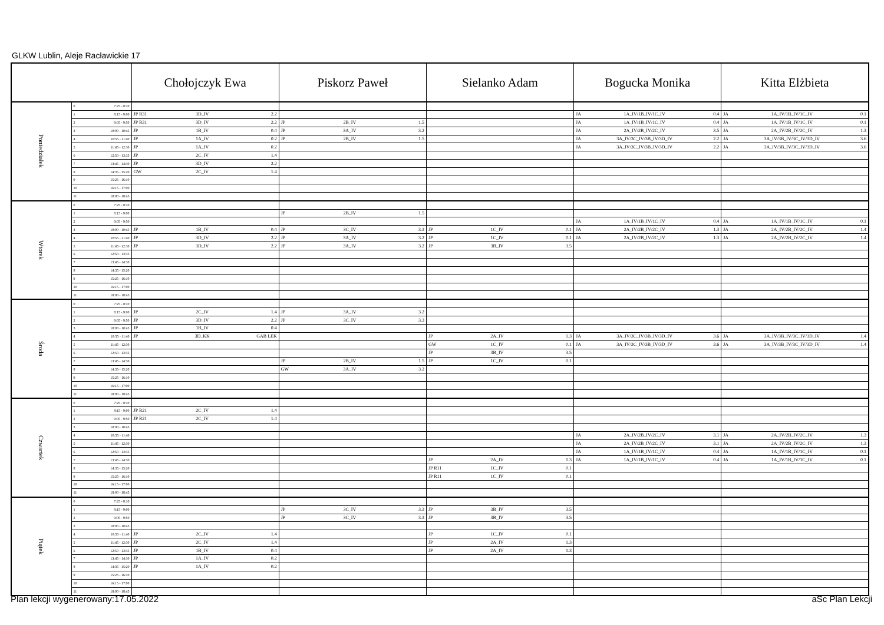GLKW Lublin, Aleje Racławickie 17
| | | | Chołojczyk Ewa | | | Piskorz Paweł | | | Sielanko Adam | | | Bogucka Monika | | | Kitta Elżbieta | | |
| --- | --- | --- | --- | --- | --- | --- | --- | --- | --- | --- | --- | --- | --- | --- | --- | --- | --- |
| Poniedziałek | 0 | 7:25 - 8:10 | | | | | | | | | | | | | | | |
| | 1 | 8:15 - 9:00 | JP R31 | 3D_IV | 2.2 | | | | | | | JA | 1A_IV/1B_IV/1C_IV | 0.4 | JA | 1A_IV/1B_IV/1C_IV | 0.1 |
| | 2 | 9:05 - 9:50 | JP R31 | 3D_IV | 2.2 | JP | 2B_IV | 1.5 | | | | JA | 1A_IV/1B_IV/1C_IV | 0.4 | JA | 1A_IV/1B_IV/1C_IV | 0.1 |
| | 3 | 10:00 - 10:45 | JP | 1B_IV | 0.4 | JP | 3A_IV | 3.2 | | | | JA | 2A_IV/2B_IV/2C_IV | 3.5 | JA | 2A_IV/2B_IV/2C_IV | 1.3 |
| | 4 | 10:55 - 11:40 | JP | 1A_IV | 0.2 | JP | 2B_IV | 1.5 | | | | JA | 3A_IV/3C_IV/3B_IV/3D_IV | 2.2 | JA | 3A_IV/3B_IV/3C_IV/3D_IV | 3.6 |
| | 5 | 11:45 - 12:30 | JP | 1A_IV | 0.2 | | | | | | | JA | 3A_IV/3C_IV/3B_IV/3D_IV | 2.2 | JA | 3A_IV/3B_IV/3C_IV/3D_IV | 3.6 |
| | 6 | 12:50 - 13:35 | JP | 2C_IV | 1.4 | | | | | | | | | | | | |
| | 7 | 13:45 - 14:30 | JP | 3D_IV | 2.2 | | | | | | | | | | | | |
| | 8 | 14:35 - 15:20 | GW | 2C_IV | 1.4 | | | | | | | | | | | | |
| | 9 | 15:25 - 16:10 | | | | | | | | | | | | | | | |
| | 10 | 16:15 - 17:00 | | | | | | | | | | | | | | | |
| | 11 | 18:00 - 18:45 | | | | | | | | | | | | | | | |
| Wtorek | 0 | 7:25 - 8:10 | | | | | | | | | | | | | | | |
| | 1 | 8:15 - 9:00 | | | | JP | 2B_IV | 1.5 | | | | | | | | | |
| | 2 | 9:05 - 9:50 | | | | | | | | | | JA | 1A_IV/1B_IV/1C_IV | 0.4 | JA | 1A_IV/1B_IV/1C_IV | 0.1 |
| | 3 | 10:00 - 10:45 | JP | 1B_IV | 0.4 | JP | 3C_IV | 3.3 | JP | 1C_IV | 0.1 | JA | 2A_IV/2B_IV/2C_IV | 1.3 | JA | 2A_IV/2B_IV/2C_IV | 1.4 |
| | 4 | 10:55 - 11:40 | JP | 3D_IV | 2.2 | JP | 3A_IV | 3.2 | JP | 1C_IV | 0.1 | JA | 2A_IV/2B_IV/2C_IV | 1.3 | JA | 2A_IV/2B_IV/2C_IV | 1.4 |
| | 5 | 11:45 - 12:30 | JP | 3D_IV | 2.2 | JP | 3A_IV | 3.2 | JP | 3B_IV | 3.5 | | | | | | |
| | 6 | 12:50 - 13:35 | | | | | | | | | | | | | | | |
| | 7 | 13:45 - 14:30 | | | | | | | | | | | | | | | |
| | 8 | 14:35 - 15:20 | | | | | | | | | | | | | | | |
| | 9 | 15:25 - 16:10 | | | | | | | | | | | | | | | |
| | 10 | 16:15 - 17:00 | | | | | | | | | | | | | | | |
| | 11 | 18:00 - 18:45 | | | | | | | | | | | | | | | |
| Środa | 0 | 7:25 - 8:10 | | | | | | | | | | | | | | | |
| | 1 | 8:15 - 9:00 | JP | 2C_IV | 1.4 | JP | 3A_IV | 3.2 | | | | | | | | | |
| | 2 | 9:05 - 9:50 | JP | 3D_IV | 2.2 | JP | 3C_IV | 3.3 | | | | | | | | | |
| | 3 | 10:00 - 10:45 | JP | 1B_IV | 0.4 | | | | | | | | | | | | |
| | 4 | 10:55 - 11:40 | JP | 3D_KK | GAB LEK | | | | JP | 2A_IV | 1.3 | JA | 3A_IV/3C_IV/3B_IV/3D_IV | 3.6 | JA | 3A_IV/3B_IV/3C_IV/3D_IV | 1.4 |
| | 5 | 11:45 - 12:30 | | | | | | | GW | 1C_IV | 0.1 | JA | 3A_IV/3C_IV/3B_IV/3D_IV | 3.6 | JA | 3A_IV/3B_IV/3C_IV/3D_IV | 1.4 |
| | 6 | 12:50 - 13:35 | | | | | | | JP | 3B_IV | 3.5 | | | | | | |
| | 7 | 13:45 - 14:30 | | | | JP | 2B_IV | 1.5 | JP | 1C_IV | 0.1 | | | | | | |
| | 8 | 14:35 - 15:20 | | | | GW | 3A_IV | 3.2 | | | | | | | | | |
| | 9 | 15:25 - 16:10 | | | | | | | | | | | | | | | |
| | 10 | 16:15 - 17:00 | | | | | | | | | | | | | | | |
| | 11 | 18:00 - 18:45 | | | | | | | | | | | | | | | |
| Czwartek | 0 | 7:25 - 8:10 | | | | | | | | | | | | | | | |
| | 1 | 8:15 - 9:00 | JP R21 | 2C_IV | 1.4 | | | | | | | | | | | | |
| | 2 | 9:05 - 9:50 | JP R21 | 2C_IV | 1.4 | | | | | | | | | | | | |
| | 3 | 10:00 - 10:45 | | | | | | | | | | | | | | | |
| | 4 | 10:55 - 11:40 | | | | | | | | | | JA | 2A_IV/2B_IV/2C_IV | 3.1 | JA | 2A_IV/2B_IV/2C_IV | 1.3 |
| | 5 | 11:45 - 12:30 | | | | | | | | | | JA | 2A_IV/2B_IV/2C_IV | 3.1 | JA | 2A_IV/2B_IV/2C_IV | 1.3 |
| | 6 | 12:50 - 13:35 | | | | | | | | | | JA | 1A_IV/1B_IV/1C_IV | 0.4 | JA | 1A_IV/1B_IV/1C_IV | 0.1 |
| | 7 | 13:45 - 14:30 | | | | | | | JP | 2A_IV | 1.3 | JA | 1A_IV/1B_IV/1C_IV | 0.4 | JA | 1A_IV/1B_IV/1C_IV | 0.1 |
| | 8 | 14:35 - 15:20 | | | | | | | JP R11 | 1C_IV | 0.1 | | | | | | |
| | 9 | 15:25 - 16:10 | | | | | | | JP R11 | 1C_IV | 0.1 | | | | | | |
| | 10 | 16:15 - 17:00 | | | | | | | | | | | | | | | |
| | 11 | 18:00 - 18:45 | | | | | | | | | | | | | | | |
| Piątek | 0 | 7:25 - 8:10 | | | | | | | | | | | | | | | |
| | 1 | 8:15 - 9:00 | | | | JP | 3C_IV | 3.3 | JP | 3B_IV | 3.5 | | | | | | |
| | 2 | 9:05 - 9:50 | | | | JP | 3C_IV | 3.3 | JP | 3B_IV | 3.5 | | | | | | |
| | 3 | 10:00 - 10:45 | | | | | | | | | | | | | | | |
| | 4 | 10:55 - 11:40 | JP | 2C_IV | 1.4 | | | | JP | 1C_IV | 0.1 | | | | | | |
| | 5 | 11:45 - 12:30 | JP | 2C_IV | 1.4 | | | | JP | 2A_IV | 1.3 | | | | | | |
| | 6 | 12:50 - 13:35 | JP | 1B_IV | 0.4 | | | | JP | 2A_IV | 1.3 | | | | | | |
| | 7 | 13:45 - 14:30 | JP | 1A_IV | 0.2 | | | | | | | | | | | | |
| | 8 | 14:35 - 15:20 | JP | 1A_IV | 0.2 | | | | | | | | | | | | |
| | 9 | 15:25 - 16:10 | | | | | | | | | | | | | | | |
| | 10 | 16:15 - 17:00 | | | | | | | | | | | | | | | |
| | 11 | 18:00 - 18:45 | | | | | | | | | | | | | | | |
Plan lekcji wygenerowany:17.05.2022 aSc Plan Lekcji